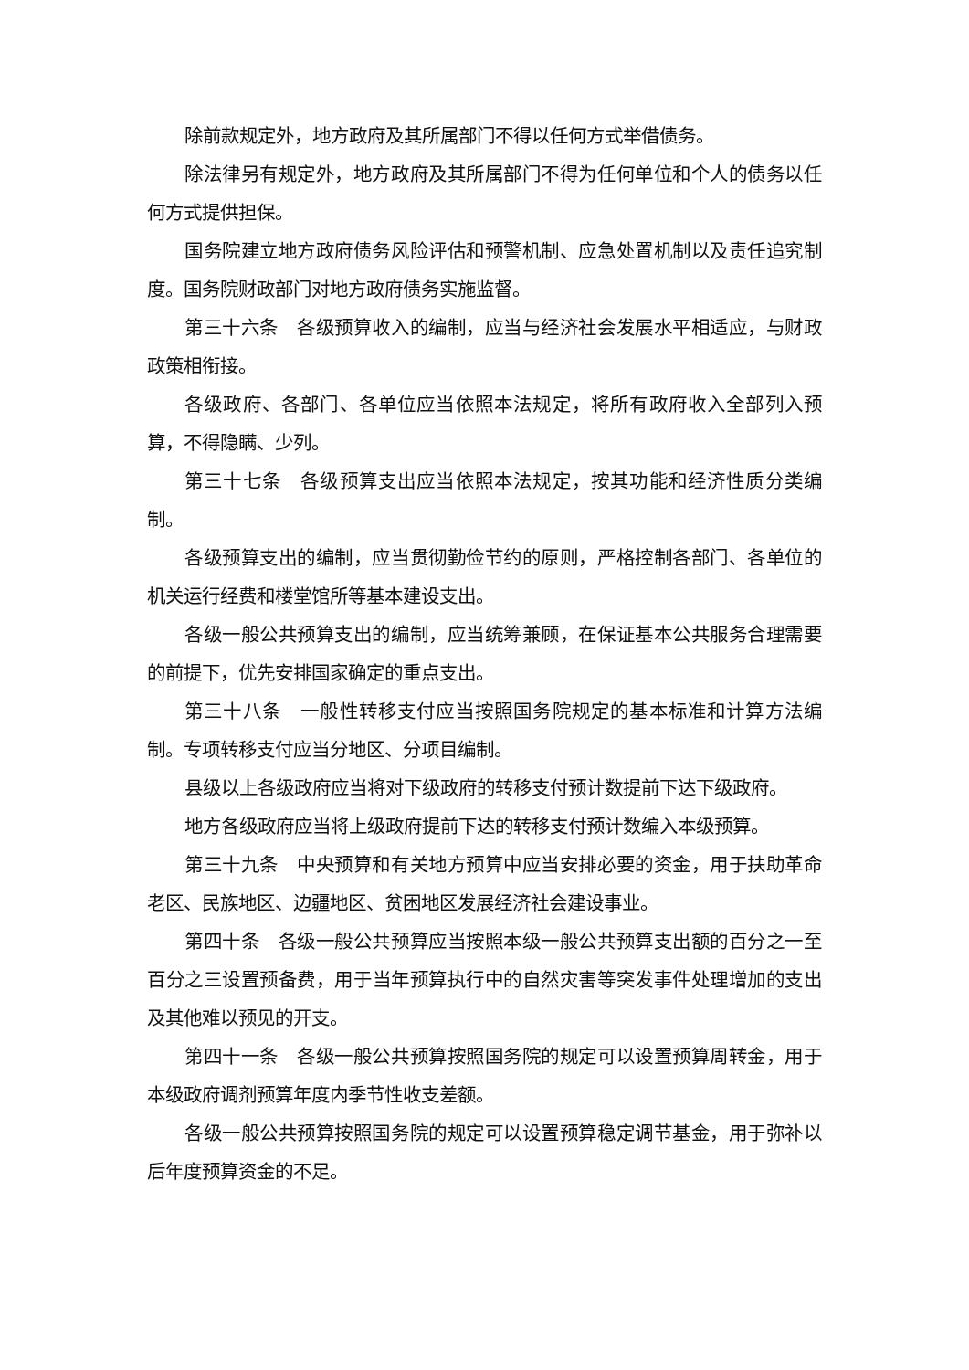除前款规定外，地方政府及其所属部门不得以任何方式举借债务。
除法律另有规定外，地方政府及其所属部门不得为任何单位和个人的债务以任何方式提供担保。
国务院建立地方政府债务风险评估和预警机制、应急处置机制以及责任追究制度。国务院财政部门对地方政府债务实施监督。
第三十六条　各级预算收入的编制，应当与经济社会发展水平相适应，与财政政策相衔接。
各级政府、各部门、各单位应当依照本法规定，将所有政府收入全部列入预算，不得隐瞒、少列。
第三十七条　各级预算支出应当依照本法规定，按其功能和经济性质分类编制。
各级预算支出的编制，应当贯彻勤俭节约的原则，严格控制各部门、各单位的机关运行经费和楼堂馆所等基本建设支出。
各级一般公共预算支出的编制，应当统筹兼顾，在保证基本公共服务合理需要的前提下，优先安排国家确定的重点支出。
第三十八条　一般性转移支付应当按照国务院规定的基本标准和计算方法编制。专项转移支付应当分地区、分项目编制。
县级以上各级政府应当将对下级政府的转移支付预计数提前下达下级政府。
地方各级政府应当将上级政府提前下达的转移支付预计数编入本级预算。
第三十九条　中央预算和有关地方预算中应当安排必要的资金，用于扶助革命老区、民族地区、边疆地区、贫困地区发展经济社会建设事业。
第四十条　各级一般公共预算应当按照本级一般公共预算支出额的百分之一至百分之三设置预备费，用于当年预算执行中的自然灾害等突发事件处理增加的支出及其他难以预见的开支。
第四十一条　各级一般公共预算按照国务院的规定可以设置预算周转金，用于本级政府调剂预算年度内季节性收支差额。
各级一般公共预算按照国务院的规定可以设置预算稳定调节基金，用于弥补以后年度预算资金的不足。